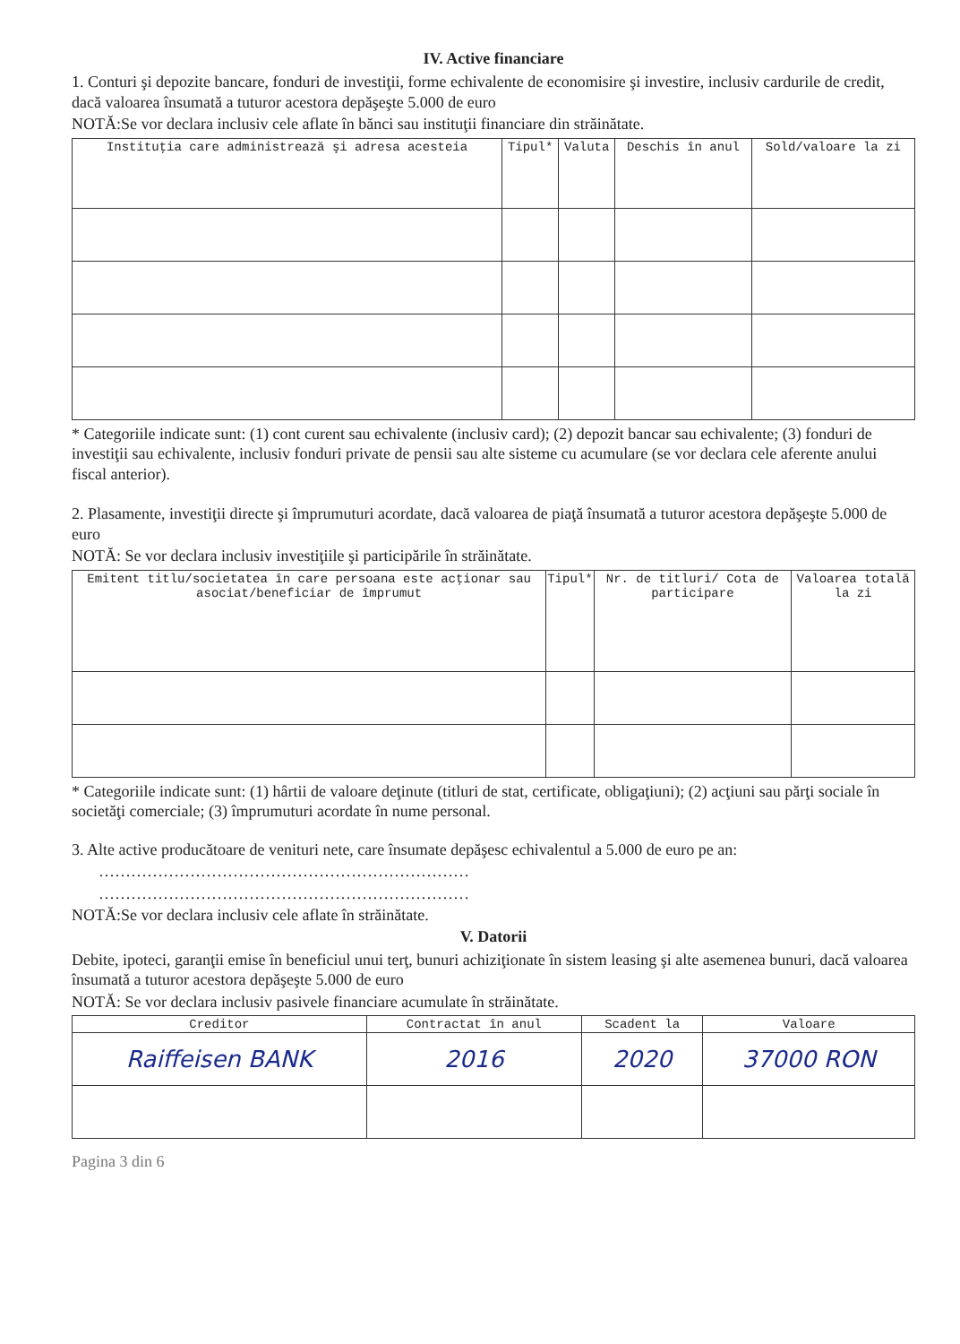IV. Active financiare
1. Conturi şi depozite bancare, fonduri de investiţii, forme echivalente de economisire şi investire, inclusiv cardurile de credit, dacă valoarea însumată a tuturor acestora depăşeşte 5.000 de euro
NOTĂ:Se vor declara inclusiv cele aflate în bănci sau instituţii financiare din străinătate.
| Instituţia care administrează şi adresa acesteia | Tipul* | Valuta | Deschis în anul | Sold/valoare la zi |
| --- | --- | --- | --- | --- |
* Categoriile indicate sunt: (1) cont curent sau echivalente (inclusiv card); (2) depozit bancar sau echivalente; (3) fonduri de investiţii sau echivalente, inclusiv fonduri private de pensii sau alte sisteme cu acumulare (se vor declara cele aferente anului fiscal anterior).
2. Plasamente, investiţii directe şi împrumuturi acordate, dacă valoarea de piaţă însumată a tuturor acestora depăşeşte 5.000 de euro
NOTĂ: Se vor declara inclusiv investiţiile şi participările în străinătate.
| Emitent titlu/societatea în care persoana este acţionar sau asociat/beneficiar de împrumut | Tipul* | Nr. de titluri/ Cota de participare | Valoarea totală la zi |
| --- | --- | --- | --- |
* Categoriile indicate sunt: (1) hârtii de valoare deţinute (titluri de stat, certificate, obligaţiuni); (2) acţiuni sau părţi sociale în societăţi comerciale; (3) împrumuturi acordate în nume personal.
3. Alte active producătoare de venituri nete, care însumate depăşesc echivalentul a 5.000 de euro pe an:
……………………………………………………………
……………………………………………………………
NOTĂ:Se vor declara inclusiv cele aflate în străinătate.
V. Datorii
Debite, ipoteci, garanţii emise în beneficiul unui terţ, bunuri achiziţionate în sistem leasing şi alte asemenea bunuri, dacă valoarea însumată a tuturor acestora depăşeşte 5.000 de euro
NOTĂ: Se vor declara inclusiv pasivele financiare acumulate în străinătate.
| Creditor | Contractat în anul | Scadent la | Valoare |
| --- | --- | --- | --- |
| Raiffeisen BANK | 2016 | 2020 | 37000 RON |
Pagina 3 din 6